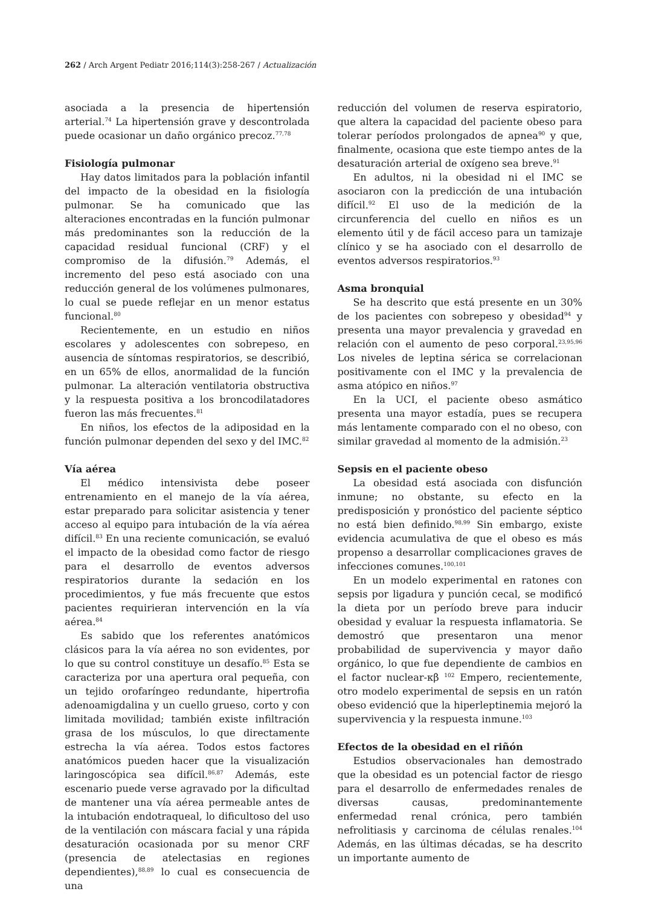262 / Arch Argent Pediatr 2016;114(3):258-267 / Actualización
asociada a la presencia de hipertensión arterial.<sup>74</sup> La hipertensión grave y descontrolada puede ocasionar un daño orgánico precoz.<sup>77,78</sup>
Fisiología pulmonar
Hay datos limitados para la población infantil del impacto de la obesidad en la fisiología pulmonar. Se ha comunicado que las alteraciones encontradas en la función pulmonar más predominantes son la reducción de la capacidad residual funcional (CRF) y el compromiso de la difusión.<sup>79</sup> Además, el incremento del peso está asociado con una reducción general de los volúmenes pulmonares, lo cual se puede reflejar en un menor estatus funcional.<sup>80</sup>
Recientemente, en un estudio en niños escolares y adolescentes con sobrepeso, en ausencia de síntomas respiratorios, se describió, en un 65% de ellos, anormalidad de la función pulmonar. La alteración ventilatoria obstructiva y la respuesta positiva a los broncodilatadores fueron las más frecuentes.<sup>81</sup>
En niños, los efectos de la adiposidad en la función pulmonar dependen del sexo y del IMC.<sup>82</sup>
Vía aérea
El médico intensivista debe poseer entrenamiento en el manejo de la vía aérea, estar preparado para solicitar asistencia y tener acceso al equipo para intubación de la vía aérea difícil.<sup>83</sup> En una reciente comunicación, se evaluó el impacto de la obesidad como factor de riesgo para el desarrollo de eventos adversos respiratorios durante la sedación en los procedimientos, y fue más frecuente que estos pacientes requirieran intervención en la vía aérea.<sup>84</sup>
Es sabido que los referentes anatómicos clásicos para la vía aérea no son evidentes, por lo que su control constituye un desafío.<sup>85</sup> Esta se caracteriza por una apertura oral pequeña, con un tejido orofaríngeo redundante, hipertrofia adenoamigdalina y un cuello grueso, corto y con limitada movilidad; también existe infiltración grasa de los músculos, lo que directamente estrecha la vía aérea. Todos estos factores anatómicos pueden hacer que la visualización laringoscópica sea difícil.<sup>86,87</sup> Además, este escenario puede verse agravado por la dificultad de mantener una vía aérea permeable antes de la intubación endotraqueal, lo dificultoso del uso de la ventilación con máscara facial y una rápida desaturación ocasionada por su menor CRF (presencia de atelectasias en regiones dependientes),<sup>88,89</sup> lo cual es consecuencia de una
reducción del volumen de reserva espiratorio, que altera la capacidad del paciente obeso para tolerar períodos prolongados de apnea<sup>90</sup> y que, finalmente, ocasiona que este tiempo antes de la desaturación arterial de oxígeno sea breve.<sup>91</sup>
En adultos, ni la obesidad ni el IMC se asociaron con la predicción de una intubación difícil.<sup>92</sup> El uso de la medición de la circunferencia del cuello en niños es un elemento útil y de fácil acceso para un tamizaje clínico y se ha asociado con el desarrollo de eventos adversos respiratorios.<sup>93</sup>
Asma bronquial
Se ha descrito que está presente en un 30% de los pacientes con sobrepeso y obesidad<sup>94</sup> y presenta una mayor prevalencia y gravedad en relación con el aumento de peso corporal.<sup>23,95,96</sup> Los niveles de leptina sérica se correlacionan positivamente con el IMC y la prevalencia de asma atópico en niños.<sup>97</sup>
En la UCI, el paciente obeso asmático presenta una mayor estadía, pues se recupera más lentamente comparado con el no obeso, con similar gravedad al momento de la admisión.<sup>23</sup>
Sepsis en el paciente obeso
La obesidad está asociada con disfunción inmune; no obstante, su efecto en la predisposición y pronóstico del paciente séptico no está bien definido.<sup>98,99</sup> Sin embargo, existe evidencia acumulativa de que el obeso es más propenso a desarrollar complicaciones graves de infecciones comunes.<sup>100,101</sup>
En un modelo experimental en ratones con sepsis por ligadura y punción cecal, se modificó la dieta por un período breve para inducir obesidad y evaluar la respuesta inflamatoria. Se demostró que presentaron una menor probabilidad de supervivencia y mayor daño orgánico, lo que fue dependiente de cambios en el factor nuclear-κβ <sup>102</sup> Empero, recientemente, otro modelo experimental de sepsis en un ratón obeso evidenció que la hiperleptinemia mejoró la supervivencia y la respuesta inmune.<sup>103</sup>
Efectos de la obesidad en el riñón
Estudios observacionales han demostrado que la obesidad es un potencial factor de riesgo para el desarrollo de enfermedades renales de diversas causas, predominantemente enfermedad renal crónica, pero también nefrolitiasis y carcinoma de células renales.<sup>104</sup> Además, en las últimas décadas, se ha descrito un importante aumento de